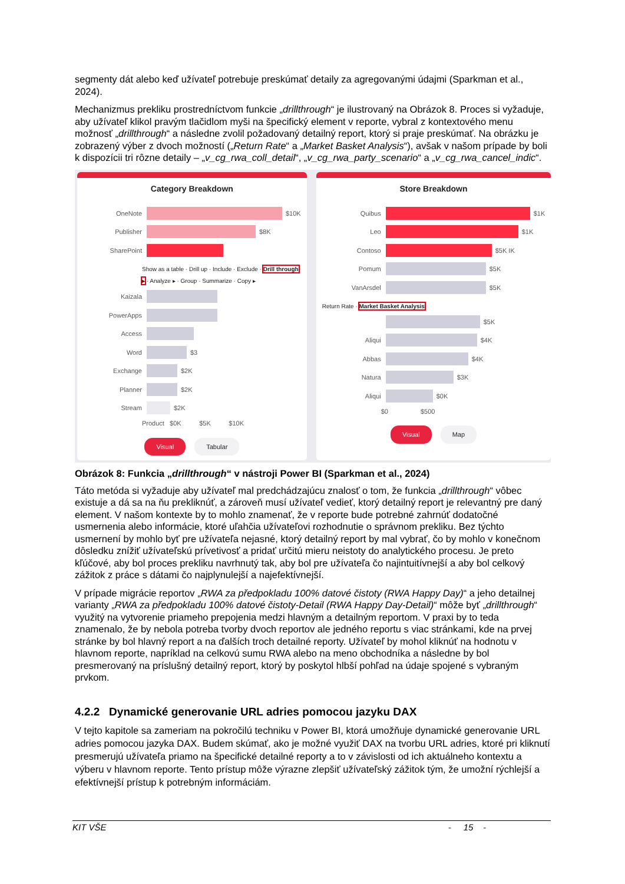segmenty dát alebo keď užívateľ potrebuje preskúmať detaily za agregovanými údajmi (Sparkman et al., 2024).
Mechanizmus prekliku prostredníctvom funkcie „drillthrough“ je ilustrovaný na Obrázok 8. Proces si vyžaduje, aby užívateľ klikol pravým tlačidlom myši na špecifický element v reporte, vybral z kontextového menu možnosť „drillthrough“ a následne zvolil požadovaný detailný report, ktorý si praje preskúmať. Na obrázku je zobrazený výber z dvoch možností („Return Rate“ a „Market Basket Analysis“), avšak v našom prípade by boli k dispozícii tri rôzne detaily – „v_cg_rwa_coll_detail“, „v_cg_rwa_party_scenario“ a „v_cg_rwa_cancel_indic“.
Category Breakdown
OneNote $10K
Publisher $8K
SharePoint
Show as a table · Drill up · Include · Exclude · Drill through ▸ · Analyze ▸ · Group · Summarize · Copy ▸
Kaizala
PowerApps
Access
Word $3
Exchange $2K
Planner $2K
Stream $2K
Product $0K $5K $10K
Visual Tabular
Store Breakdown
Quibus $1K
Leo $1K
Contoso $5K IK
Pomum $5K
VanArsdel $5K
Return Rate · Market Basket Analysis
$5K
Aliqui $4K
Abbas $4K
Natura $3K
Aliqui $0K
$0 $500
Visual Map
Obrázok 8: Funkcia „drillthrough“ v nástroji Power BI (Sparkman et al., 2024)
Táto metóda si vyžaduje aby užívateľ mal predchádzajúcu znalosť o tom, že funkcia „drillthrough“ vôbec existuje a dá sa na ňu prekliknúť, a zároveň musí užívateľ vedieť, ktorý detailný report je relevantný pre daný element. V našom kontexte by to mohlo znamenať, že v reporte bude potrebné zahrnúť dodatočné usmernenia alebo informácie, ktoré uľahčia užívateľovi rozhodnutie o správnom prekliku. Bez týchto usmernení by mohlo byť pre užívateľa nejasné, ktorý detailný report by mal vybrať, čo by mohlo v konečnom dôsledku znížiť užívateľskú prívetivosť a pridať určitú mieru neistoty do analytického procesu. Je preto kľúčové, aby bol proces prekliku navrhnutý tak, aby bol pre užívateľa čo najintuitívnejší a aby bol celkový zážitok z práce s dátami čo najplynulejší a najefektívnejší.
V prípade migrácie reportov „RWA za předpokladu 100% datové čistoty (RWA Happy Day)“ a jeho detailnej varianty „RWA za předpokladu 100% datové čistoty-Detail (RWA Happy Day-Detail)“ môže byť „drillthrough“ využitý na vytvorenie priameho prepojenia medzi hlavným a detailným reportom. V praxi by to teda znamenalo, že by nebola potreba tvorby dvoch reportov ale jedného reportu s viac stránkami, kde na prvej stránke by bol hlavný report a na ďalších troch detailné reporty. Užívateľ by mohol kliknúť na hodnotu v hlavnom reporte, napríklad na celkovú sumu RWA alebo na meno obchodníka a následne by bol presmerovaný na príslušný detailný report, ktorý by poskytol hlbší pohľad na údaje spojené s vybraným prvkom.
4.2.2 Dynamické generovanie URL adries pomocou jazyku DAX
V tejto kapitole sa zameriam na pokročilú techniku v Power BI, ktorá umožňuje dynamické generovanie URL adries pomocou jazyka DAX. Budem skúmať, ako je možné využiť DAX na tvorbu URL adries, ktoré pri kliknutí presmerujú užívateľa priamo na špecifické detailné reporty a to v závislosti od ich aktuálneho kontextu a výberu v hlavnom reporte. Tento prístup môže výrazne zlepšiť užívateľský zážitok tým, že umožní rýchlejší a efektívnejší prístup k potrebným informáciám.
KIT VŠE - 15 -